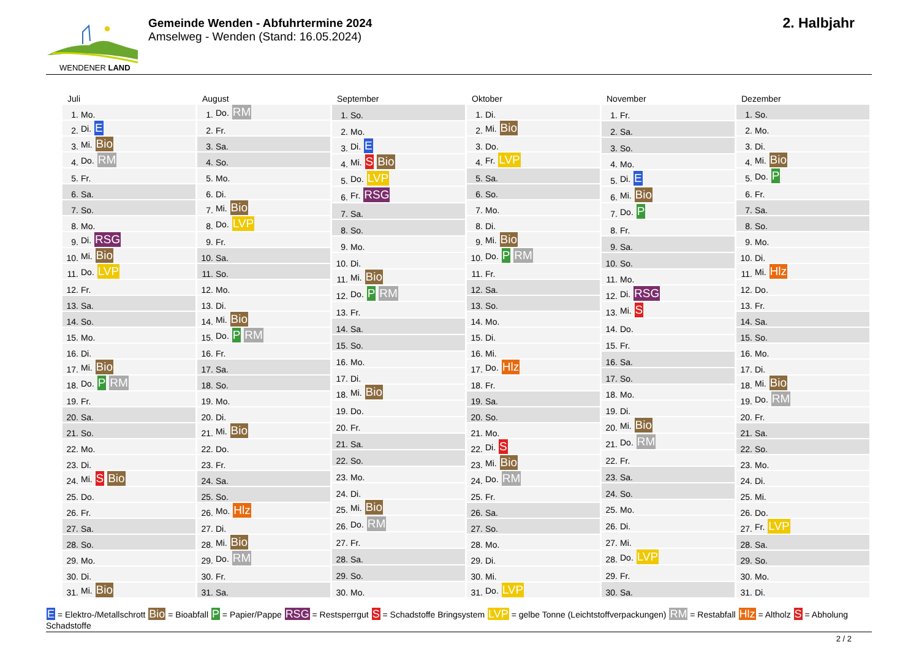WENDENER LAND
Gemeinde Wenden - Abfuhrtermine 2024
Amselweg - Wenden (Stand: 16.05.2024)
2. Halbjahr
Juli
| 1. | Mo. |
| 2. | Di. E |
| 3. | Mi. Bio |
| 4. | Do. RM |
| 5. | Fr. |
| 6. | Sa. |
| 7. | So. |
| 8. | Mo. |
| 9. | Di. RSG |
| 10. | Mi. Bio |
| 11. | Do. LVP |
| 12. | Fr. |
| 13. | Sa. |
| 14. | So. |
| 15. | Mo. |
| 16. | Di. |
| 17. | Mi. Bio |
| 18. | Do. P RM |
| 19. | Fr. |
| 20. | Sa. |
| 21. | So. |
| 22. | Mo. |
| 23. | Di. |
| 24. | Mi. S Bio |
| 25. | Do. |
| 26. | Fr. |
| 27. | Sa. |
| 28. | So. |
| 29. | Mo. |
| 30. | Di. |
| 31. | Mi. Bio |
August
| 1. | Do. RM |
| 2. | Fr. |
| 3. | Sa. |
| 4. | So. |
| 5. | Mo. |
| 6. | Di. |
| 7. | Mi. Bio |
| 8. | Do. LVP |
| 9. | Fr. |
| 10. | Sa. |
| 11. | So. |
| 12. | Mo. |
| 13. | Di. |
| 14. | Mi. Bio |
| 15. | Do. P RM |
| 16. | Fr. |
| 17. | Sa. |
| 18. | So. |
| 19. | Mo. |
| 20. | Di. |
| 21. | Mi. Bio |
| 22. | Do. |
| 23. | Fr. |
| 24. | Sa. |
| 25. | So. |
| 26. | Mo. Hlz |
| 27. | Di. |
| 28. | Mi. Bio |
| 29. | Do. RM |
| 30. | Fr. |
| 31. | Sa. |
September
| 1. | So. |
| 2. | Mo. |
| 3. | Di. E |
| 4. | Mi. S Bio |
| 5. | Do. LVP |
| 6. | Fr. RSG |
| 7. | Sa. |
| 8. | So. |
| 9. | Mo. |
| 10. | Di. |
| 11. | Mi. Bio |
| 12. | Do. P RM |
| 13. | Fr. |
| 14. | Sa. |
| 15. | So. |
| 16. | Mo. |
| 17. | Di. |
| 18. | Mi. Bio |
| 19. | Do. |
| 20. | Fr. |
| 21. | Sa. |
| 22. | So. |
| 23. | Mo. |
| 24. | Di. |
| 25. | Mi. Bio |
| 26. | Do. RM |
| 27. | Fr. |
| 28. | Sa. |
| 29. | So. |
| 30. | Mo. |
Oktober
| 1. | Di. |
| 2. | Mi. Bio |
| 3. | Do. |
| 4. | Fr. LVP |
| 5. | Sa. |
| 6. | So. |
| 7. | Mo. |
| 8. | Di. |
| 9. | Mi. Bio |
| 10. | Do. P RM |
| 11. | Fr. |
| 12. | Sa. |
| 13. | So. |
| 14. | Mo. |
| 15. | Di. |
| 16. | Mi. |
| 17. | Do. Hlz |
| 18. | Fr. |
| 19. | Sa. |
| 20. | So. |
| 21. | Mo. |
| 22. | Di. S |
| 23. | Mi. Bio |
| 24. | Do. RM |
| 25. | Fr. |
| 26. | Sa. |
| 27. | So. |
| 28. | Mo. |
| 29. | Di. |
| 30. | Mi. |
| 31. | Do. LVP |
November
| 1. | Fr. |
| 2. | Sa. |
| 3. | So. |
| 4. | Mo. |
| 5. | Di. E |
| 6. | Mi. Bio |
| 7. | Do. P |
| 8. | Fr. |
| 9. | Sa. |
| 10. | So. |
| 11. | Mo. |
| 12. | Di. RSG |
| 13. | Mi. S |
| 14. | Do. |
| 15. | Fr. |
| 16. | Sa. |
| 17. | So. |
| 18. | Mo. |
| 19. | Di. |
| 20. | Mi. Bio |
| 21. | Do. RM |
| 22. | Fr. |
| 23. | Sa. |
| 24. | So. |
| 25. | Mo. |
| 26. | Di. |
| 27. | Mi. |
| 28. | Do. LVP |
| 29. | Fr. |
| 30. | Sa. |
Dezember
| 1. | So. |
| 2. | Mo. |
| 3. | Di. |
| 4. | Mi. Bio |
| 5. | Do. P |
| 6. | Fr. |
| 7. | Sa. |
| 8. | So. |
| 9. | Mo. |
| 10. | Di. |
| 11. | Mi. Hlz |
| 12. | Do. |
| 13. | Fr. |
| 14. | Sa. |
| 15. | So. |
| 16. | Mo. |
| 17. | Di. |
| 18. | Mi. Bio |
| 19. | Do. RM |
| 20. | Fr. |
| 21. | Sa. |
| 22. | So. |
| 23. | Mo. |
| 24. | Di. |
| 25. | Mi. |
| 26. | Do. |
| 27. | Fr. LVP |
| 28. | Sa. |
| 29. | So. |
| 30. | Mo. |
| 31. | Di. |
E = Elektro-/Metallschrott Bio = Bioabfall P = Papier/Pappe RSG = Restsperrgut S = Schadstoffe Bringsystem LVP = gelbe Tonne (Leichtstoffverpackungen) RM = Restabfall Hlz = Altholz S = Abholung Schadstoffe
2 / 2